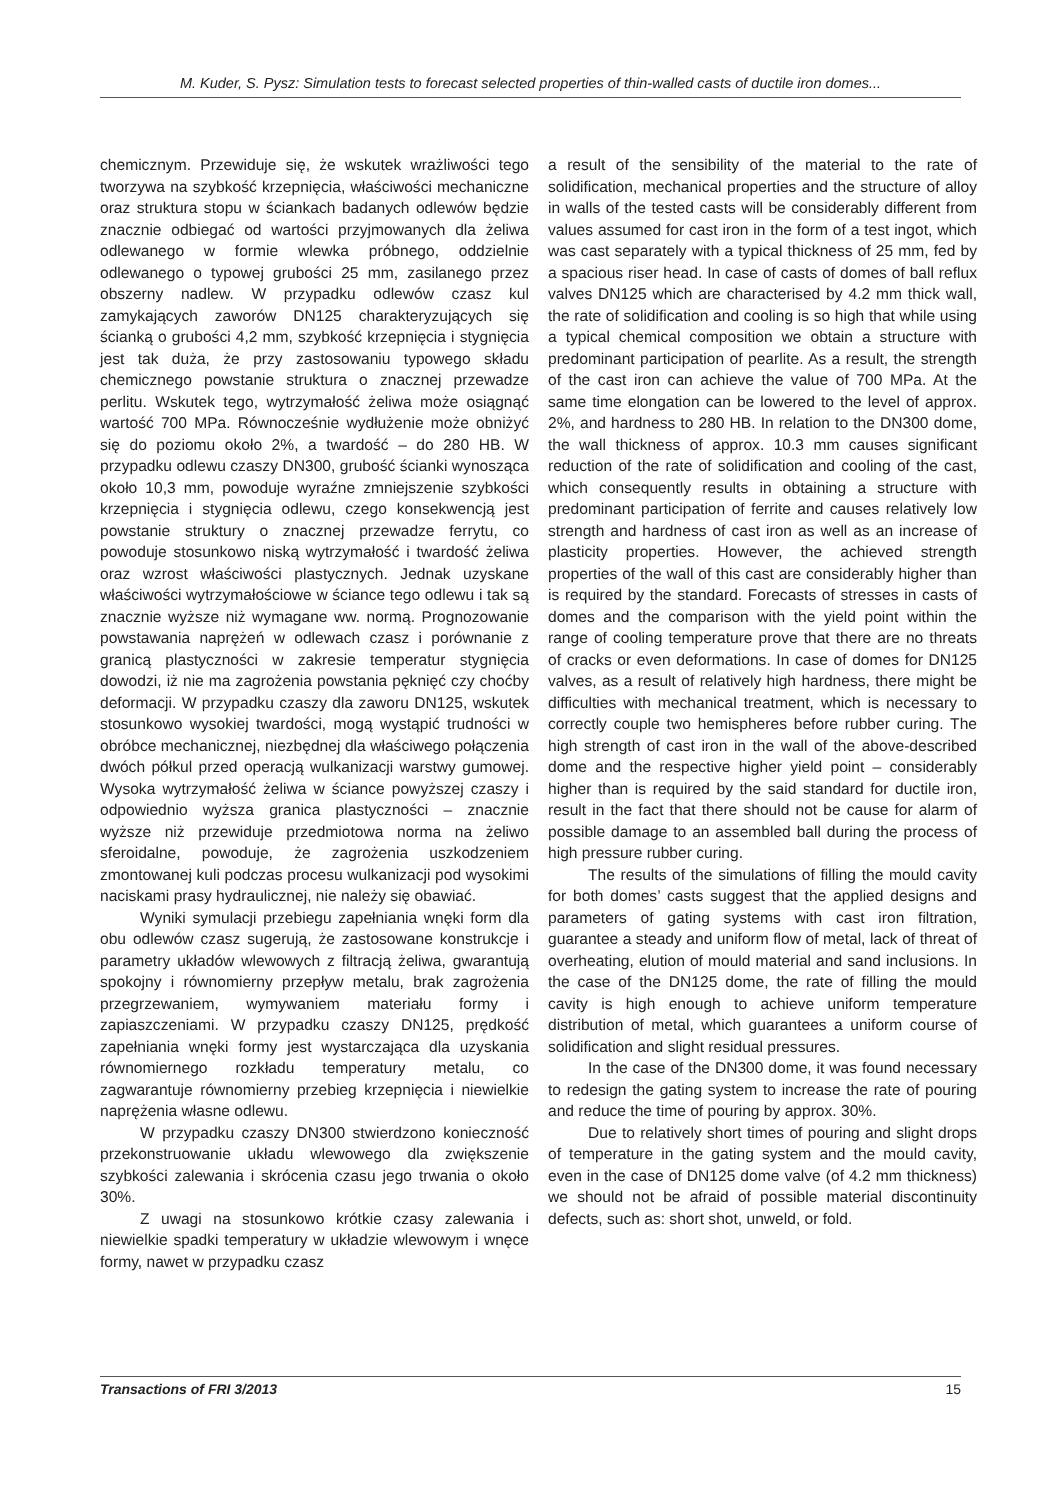M. Kuder, S. Pysz: Simulation tests to forecast selected properties of thin-walled casts of ductile iron domes...
chemicznym. Przewiduje się, że wskutek wrażliwości tego tworzywa na szybkość krzepnięcia, właściwości mechaniczne oraz struktura stopu w ściankach badanych odlewów będzie znacznie odbiegać od wartości przyjmowanych dla żeliwa odlewanego w formie wlewka próbnego, oddzielnie odlewanego o typowej grubości 25 mm, zasilanego przez obszerny nadlew. W przypadku odlewów czasz kul zamykających zaworów DN125 charakteryzujących się ścianką o grubości 4,2 mm, szybkość krzepnięcia i stygnięcia jest tak duża, że przy zastosowaniu typowego składu chemicznego powstanie struktura o znacznej przewadze perlitu. Wskutek tego, wytrzymałość żeliwa może osiągnąć wartość 700 MPa. Równocześnie wydłużenie może obniżyć się do poziomu około 2%, a twardość – do 280 HB. W przypadku odlewu czaszy DN300, grubość ścianki wynosząca około 10,3 mm, powoduje wyraźne zmniejszenie szybkości krzepnięcia i stygnięcia odlewu, czego konsekwencją jest powstanie struktury o znacznej przewadze ferrytu, co powoduje stosunkowo niską wytrzymałość i twardość żeliwa oraz wzrost właściwości plastycznych. Jednak uzyskane właściwości wytrzymałościowe w ściance tego odlewu i tak są znacznie wyższe niż wymagane ww. normą. Prognozowanie powstawania naprężeń w odlewach czasz i porównanie z granicą plastyczności w zakresie temperatur stygnięcia dowodzi, iż nie ma zagrożenia powstania pęknięć czy choćby deformacji. W przypadku czaszy dla zaworu DN125, wskutek stosunkowo wysokiej twardości, mogą wystąpić trudności w obróbce mechanicznej, niezbędnej dla właściwego połączenia dwóch półkul przed operacją wulkanizacji warstwy gumowej. Wysoka wytrzymałość żeliwa w ściance powyższej czaszy i odpowiednio wyższa granica plastyczności – znacznie wyższe niż przewiduje przedmiotowa norma na żeliwo sferoidalne, powoduje, że zagrożenia uszkodzeniem zmontowanej kuli podczas procesu wulkanizacji pod wysokimi naciskami prasy hydraulicznej, nie należy się obawiać.
Wyniki symulacji przebiegu zapełniania wnęki form dla obu odlewów czasz sugerują, że zastosowane konstrukcje i parametry układów wlewowych z filtracją żeliwa, gwarantują spokojny i równomierny przepływ metalu, brak zagrożenia przegrzewaniem, wymywaniem materiału formy i zapiaszczeniami. W przypadku czaszy DN125, prędkość zapełniania wnęki formy jest wystarczająca dla uzyskania równomiernego rozkładu temperatury metalu, co zagwarantuje równomierny przebieg krzepnięcia i niewielkie naprężenia własne odlewu.
W przypadku czaszy DN300 stwierdzono konieczność przekonstruowanie układu wlewowego dla zwiększenie szybkości zalewania i skrócenia czasu jego trwania o około 30%.
Z uwagi na stosunkowo krótkie czasy zalewania i niewielkie spadki temperatury w układzie wlewowym i wnęce formy, nawet w przypadku czasz
a result of the sensibility of the material to the rate of solidification, mechanical properties and the structure of alloy in walls of the tested casts will be considerably different from values assumed for cast iron in the form of a test ingot, which was cast separately with a typical thickness of 25 mm, fed by a spacious riser head. In case of casts of domes of ball reflux valves DN125 which are characterised by 4.2 mm thick wall, the rate of solidification and cooling is so high that while using a typical chemical composition we obtain a structure with predominant participation of pearlite. As a result, the strength of the cast iron can achieve the value of 700 MPa. At the same time elongation can be lowered to the level of approx. 2%, and hardness to 280 HB. In relation to the DN300 dome, the wall thickness of approx. 10.3 mm causes significant reduction of the rate of solidification and cooling of the cast, which consequently results in obtaining a structure with predominant participation of ferrite and causes relatively low strength and hardness of cast iron as well as an increase of plasticity properties. However, the achieved strength properties of the wall of this cast are considerably higher than is required by the standard. Forecasts of stresses in casts of domes and the comparison with the yield point within the range of cooling temperature prove that there are no threats of cracks or even deformations. In case of domes for DN125 valves, as a result of relatively high hardness, there might be difficulties with mechanical treatment, which is necessary to correctly couple two hemispheres before rubber curing. The high strength of cast iron in the wall of the above-described dome and the respective higher yield point – considerably higher than is required by the said standard for ductile iron, result in the fact that there should not be cause for alarm of possible damage to an assembled ball during the process of high pressure rubber curing.
The results of the simulations of filling the mould cavity for both domes’ casts suggest that the applied designs and parameters of gating systems with cast iron filtration, guarantee a steady and uniform flow of metal, lack of threat of overheating, elution of mould material and sand inclusions. In the case of the DN125 dome, the rate of filling the mould cavity is high enough to achieve uniform temperature distribution of metal, which guarantees a uniform course of solidification and slight residual pressures.
In the case of the DN300 dome, it was found necessary to redesign the gating system to increase the rate of pouring and reduce the time of pouring by approx. 30%.
Due to relatively short times of pouring and slight drops of temperature in the gating system and the mould cavity, even in the case of DN125 dome valve (of 4.2 mm thickness) we should not be afraid of possible material discontinuity defects, such as: short shot, unweld, or fold.
Transactions of FRI 3/2013 15